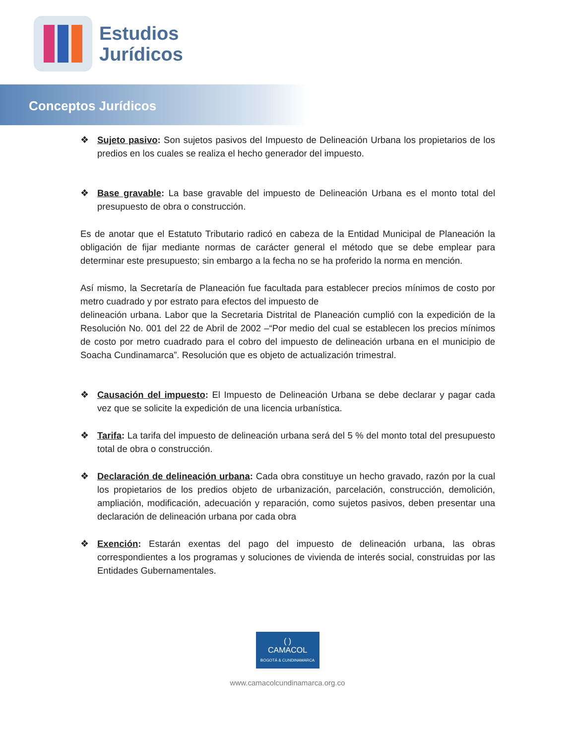Estudios
Jurídicos
Conceptos Jurídicos
❖ Sujeto pasivo: Son sujetos pasivos del Impuesto de Delineación Urbana los propietarios de los predios en los cuales se realiza el hecho generador del impuesto.
❖ Base gravable: La base gravable del impuesto de Delineación Urbana es el monto total del presupuesto de obra o construcción.
Es de anotar que el Estatuto Tributario radicó en cabeza de la Entidad Municipal de Planeación la obligación de fijar mediante normas de carácter general el método que se debe emplear para determinar este presupuesto; sin embargo a la fecha no se ha proferido la norma en mención.
Así mismo, la Secretaría de Planeación fue facultada para establecer precios mínimos de costo por metro cuadrado y por estrato para efectos del impuesto de
delineación urbana. Labor que la Secretaria Distrital de Planeación cumplió con la expedición de la Resolución No. 001 del 22 de Abril de 2002 –“Por medio del cual se establecen los precios mínimos de costo por metro cuadrado para el cobro del impuesto de delineación urbana en el municipio de Soacha Cundinamarca”. Resolución que es objeto de actualización trimestral.
❖ Causación del impuesto: El Impuesto de Delineación Urbana se debe declarar y pagar cada vez que se solicite la expedición de una licencia urbanística.
❖ Tarifa: La tarifa del impuesto de delineación urbana será del 5 % del monto total del presupuesto total de obra o construcción.
❖ Declaración de delineación urbana: Cada obra constituye un hecho gravado, razón por la cual los propietarios de los predios objeto de urbanización, parcelación, construcción, demolición, ampliación, modificación, adecuación y reparación, como sujetos pasivos, deben presentar una declaración de delineación urbana por cada obra
❖ Exención: Estarán exentas del pago del impuesto de delineación urbana, las obras correspondientes a los programas y soluciones de vivienda de interés social, construidas por las Entidades Gubernamentales.
( )
CAMACOL
BOGOTÁ & CUNDINAMARCA
www.camacolcundinamarca.org.co